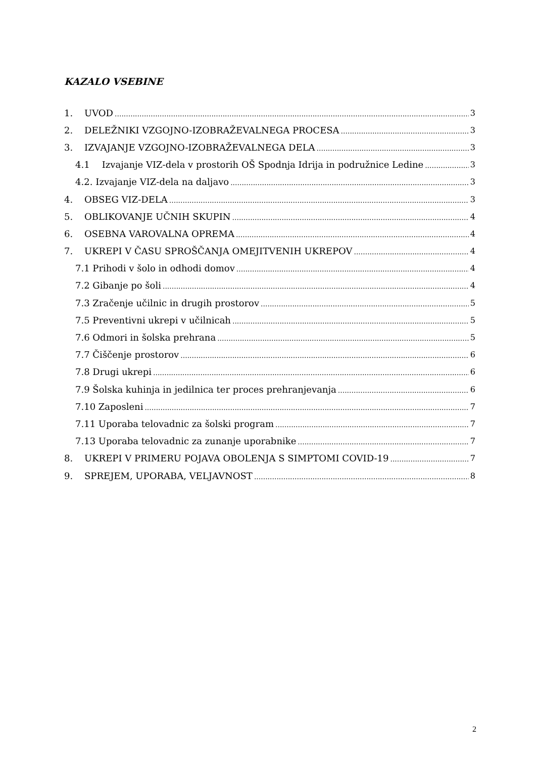KAZALO VSEBINE
1. UVOD 3
2. DELEŽNIKI VZGOJNO-IZOBRAŽEVALNEGA PROCESA 3
3. IZVAJANJE VZGOJNO-IZOBRAŽEVALNEGA DELA 3
4.1 Izvajanje VIZ-dela v prostorih OŠ Spodnja Idrija in podružnice Ledine 3
4.2. Izvajanje VIZ-dela na daljavo 3
4. OBSEG VIZ-DELA 3
5. OBLIKOVANJE UČNIH SKUPIN 4
6. OSEBNA VAROVALNA OPREMA 4
7. UKREPI V ČASU SPROŠČANJA OMEJITVENIH UKREPOV 4
7.1 Prihodi v šolo in odhodi domov 4
7.2 Gibanje po šoli 4
7.3 Zračenje učilnic in drugih prostorov 5
7.5 Preventivni ukrepi v učilnicah 5
7.6 Odmori in šolska prehrana 5
7.7 Čiščenje prostorov 6
7.8 Drugi ukrepi 6
7.9 Šolska kuhinja in jedilnica ter proces prehranjevanja 6
7.10 Zaposleni 7
7.11 Uporaba telovadnic za šolski program 7
7.13 Uporaba telovadnic za zunanje uporabnike 7
8. UKREPI V PRIMERU POJAVA OBOLENJA S SIMPTOMI COVID-19 7
9. SPREJEM, UPORABA, VELJAVNOST 8
2